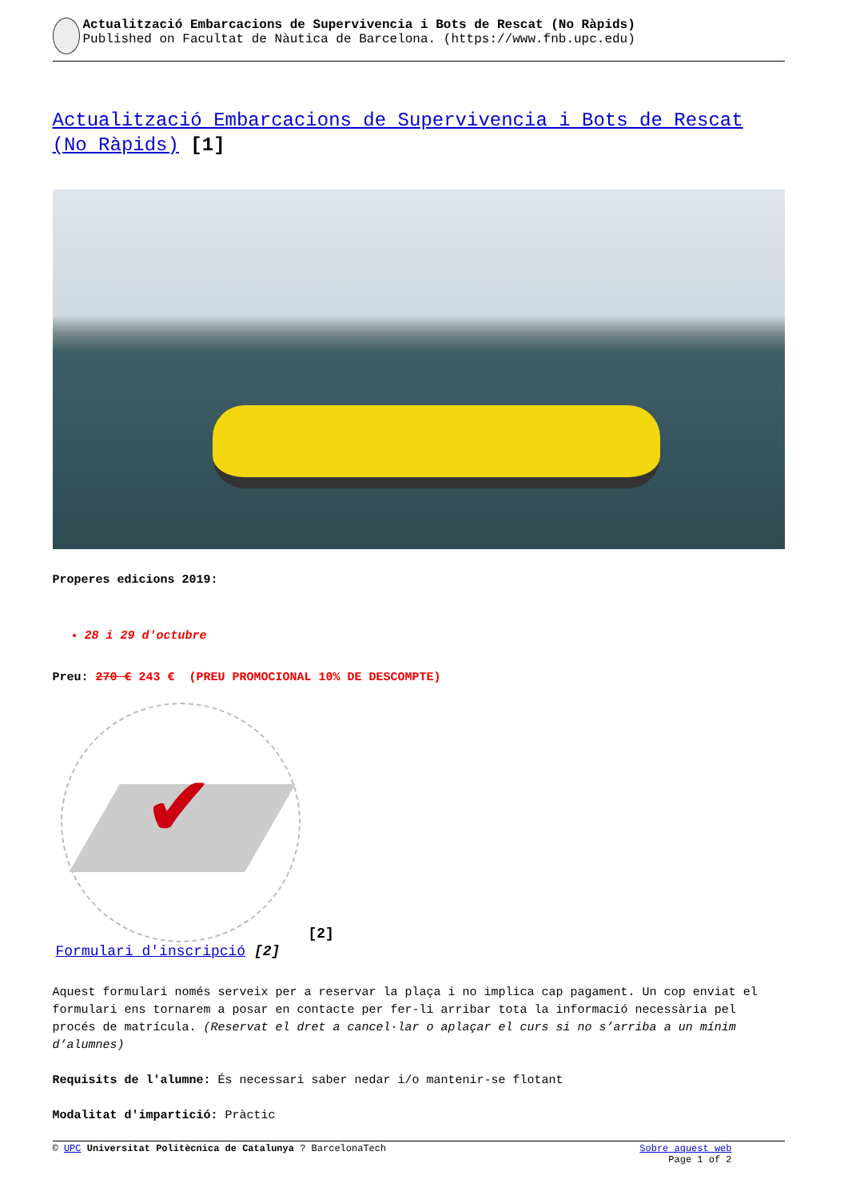Actualització Embarcacions de Supervivencia i Bots de Rescat (No Ràpids)
Published on Facultat de Nàutica de Barcelona. (https://www.fnb.upc.edu)
Actualització Embarcacions de Supervivencia i Bots de Rescat (No Ràpids) [1]
Properes edicions 2019:
28 i 29 d'octubre
Preu: 270 € 243 € (PREU PROMOCIONAL 10% DE DESCOMPTE)
✔
[2]
Formulari d'inscripció [2]
Aquest formulari només serveix per a reservar la plaça i no implica cap pagament. Un cop enviat el formulari ens tornarem a posar en contacte per fer-li arribar tota la informació necessària pel procés de matrícula. (Reservat el dret a cancel·lar o aplaçar el curs si no s’arriba a un mínim d’alumnes)
Requisits de l'alumne: És necessari saber nedar i/o mantenir-se flotant
Modalitat d'impartició: Pràctic
© UPC Universitat Politècnica de Catalunya ? BarcelonaTech Sobre aquest web
Page 1 of 2